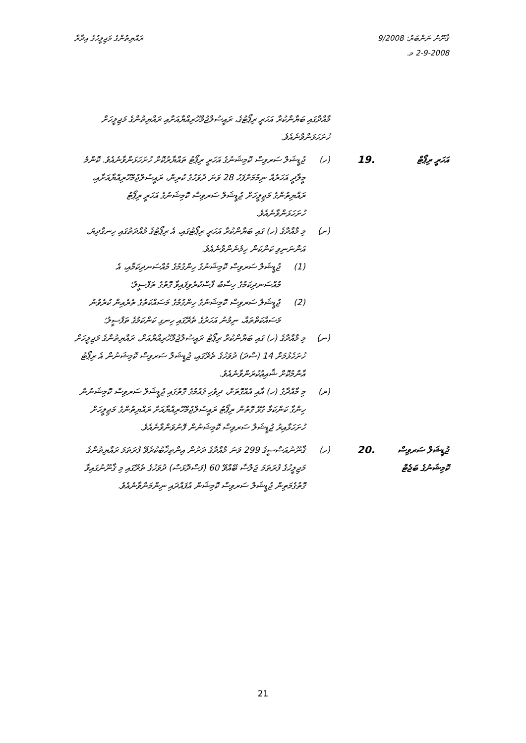ޤާނޫނު ނަންބަރު: 9/2008
2-9-2008 މ.
ރައްޔިތުންގެ މަޖިލީހުގެ އިދާރާ
މާއްދާގައި ބަޔާންކުރާ އަހަރީ ރިޕޯޓުގެ، ރައީސުލްޖުމްހޫރިއްޔާއަށާއި ރައްޔިތުންގެ މަޖިލީހަށް ހުށަހަޅަންވާނެއެވެ.
އަހަރީ ރިޕޯޓް
19.
(ހ) ޖުޑީޝަލް ސަރވިސް ކޮމިޝަނުގެ އަހަރީ ރިޕޯޓު ތައްޔާރުކޮށް ހުށަހަޅަންވާނެއެވެ. ކޮންމެ މީލާދީ އަހަރެއް ނިމުމަށްފަހު 28 ވަނަ ދުވަހުގެ ކުރިން، ރައީސުލްޖުމްހޫރިއްޔާއަށާއި، ރައްޔިތުންގެ މަޖިލީހަށް ޖުޑީޝަލް ސަރވިސް ކޮމިޝަނުގެ އަހަރީ ރިޕޯޓު ހުށަހަޅަންވާނެއެވެ.
(ށ) މި މާއްދާގެ (ހ) ގައި ބަޔާންކުރާ އަހަރީ ރިޕޯޓުގައި، އެ ރިޕޯޓުގެ މުއްދަތުގައި ހިނގާދިޔަ، އަންނަނިވި ކަންކަން ހިމެނެންވާނެއެވެ.
(1) ޖުޑީޝަލް ސަރވިސް ކޮމިޝަނުގެ ހިންގުމުގެ މުއްސަނދިކަމާއި، އެ މުއްސަނދިކަމުގެ ހިސާބު ފާސްކުރެވިފައިވާ ގޮތުގެ ތަފްސީލު؛
(2) ޖުޑީޝަލް ސަރވިސް ކޮމިޝަނުގެ ހިންގުމުގެ މަސައްކަތުގެ ތެރެއިން ކުރެވުނު މަސައްކަތްތައް، ނިމުނު އަހަރުގެ ތެރޭގައި ހިނގި ކަންކަމުގެ ތަފްސީލު؛
(ނ) މި މާއްދާގެ (ހ) ގައި ބަޔާންކުރާ ރިޕޯޓު ރައީސުލްޖުމްހޫރިއްޔާއަށް، ރައްޔިތުންގެ މަޖިލީހަށް ހުށަހެޅުމަށް 14 (ސާދަ) ދުވަހުގެ ތެރޭގައި، ޖުޑީޝަލް ސަރވިސް ކޮމިޝަނުން އެ ރިޕޯޓު އާންމުކޮށް ޝާއިޢުކުރަންވާނެއެވެ.
(ރ) މި މާއްދާގެ (ހ) އާއި އެއްގޮތަށް، ދިވެހި ޤައުމުގެ ގޮތުގައި ޖުޑީޝަލް ސަރވިސް ކޮމިޝަނުން ހިންގާ ކަންކަމާ ގުޅޭ ގޮތުން ރިޕޯޓު ރައީސުލްޖުމްހޫރިއްޔާއަށް ރައްޔިތުންގެ މަޖިލީހަށް ހުށަހަޅާއިރު ޖުޑީޝަލް ސަރވިސް ކޮމިޝަނުން ފޮނުވަންވާނެއެވެ.
ޖުޑީޝަލް ސަރވިސް ކޮމިޝަނުގެ ބަޖެޓް
20.
(ހ) ޤާނޫނުއަސާސީގެ 299 ވަނަ މާއްދާގެ ދަށުން އިންތިޚާބުކުރެވޭ ފުރަތަމަ ރައްޔިތުންގެ މަޖިލީހުގެ ފުރަތަމަ ޖަލްސާ ބޭއްވޭ 60 (ފަސްދޮޅަސް) ދުވަހުގެ ތެރޭގައި މި ޤާނޫނުގައިވާ ގޮތުގެމަތިން ޖުޑީޝަލް ސަރވިސް ކޮމިޝަން އުފައްދައި ނިންމަންވާނެއެވެ.
21